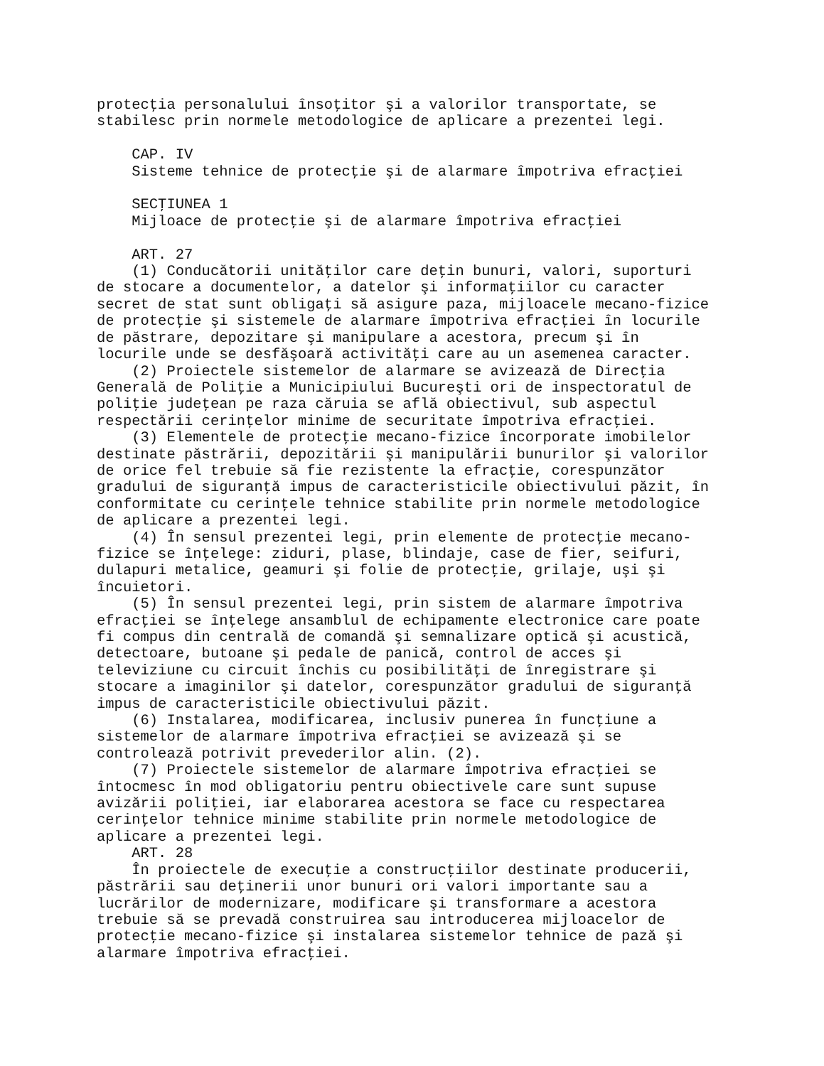protecţia personalului însoţitor şi a valorilor transportate, se
stabilesc prin normele metodologice de aplicare a prezentei legi.

    CAP. IV
    Sisteme tehnice de protecţie şi de alarmare împotriva efracţiei

    SECŢIUNEA 1
    Mijloace de protecţie şi de alarmare împotriva efracţiei

    ART. 27
    (1) Conducătorii unităţilor care deţin bunuri, valori, suporturi
de stocare a documentelor, a datelor şi informaţiilor cu caracter
secret de stat sunt obligaţi să asigure paza, mijloacele mecano-fizice
de protecţie şi sistemele de alarmare împotriva efracţiei în locurile
de păstrare, depozitare şi manipulare a acestora, precum şi în
locurile unde se desfăşoară activităţi care au un asemenea caracter.
    (2) Proiectele sistemelor de alarmare se avizează de Direcţia
Generală de Poliţie a Municipiului Bucureşti ori de inspectoratul de
poliţie judeţean pe raza căruia se află obiectivul, sub aspectul
respectării cerinţelor minime de securitate împotriva efracţiei.
    (3) Elementele de protecţie mecano-fizice încorporate imobilelor
destinate păstrării, depozitării şi manipulării bunurilor şi valorilor
de orice fel trebuie să fie rezistente la efracţie, corespunzător
gradului de siguranţă impus de caracteristicile obiectivului păzit, în
conformitate cu cerinţele tehnice stabilite prin normele metodologice
de aplicare a prezentei legi.
    (4) În sensul prezentei legi, prin elemente de protecţie mecano-
fizice se înţelege: ziduri, plase, blindaje, case de fier, seifuri,
dulapuri metalice, geamuri şi folie de protecţie, grilaje, uşi şi
încuietori.
    (5) În sensul prezentei legi, prin sistem de alarmare împotriva
efracţiei se înţelege ansamblul de echipamente electronice care poate
fi compus din centrală de comandă şi semnalizare optică şi acustică,
detectoare, butoane şi pedale de panică, control de acces şi
televiziune cu circuit închis cu posibilităţi de înregistrare şi
stocare a imaginilor şi datelor, corespunzător gradului de siguranţă
impus de caracteristicile obiectivului păzit.
    (6) Instalarea, modificarea, inclusiv punerea în funcţiune a
sistemelor de alarmare împotriva efracţiei se avizează şi se
controlează potrivit prevederilor alin. (2).
    (7) Proiectele sistemelor de alarmare împotriva efracţiei se
întocmesc în mod obligatoriu pentru obiectivele care sunt supuse
avizării poliţiei, iar elaborarea acestora se face cu respectarea
cerinţelor tehnice minime stabilite prin normele metodologice de
aplicare a prezentei legi.
    ART. 28
    În proiectele de execuţie a construcţiilor destinate producerii,
păstrării sau deţinerii unor bunuri ori valori importante sau a
lucrărilor de modernizare, modificare şi transformare a acestora
trebuie să se prevadă construirea sau introducerea mijloacelor de
protecţie mecano-fizice şi instalarea sistemelor tehnice de pază şi
alarmare împotriva efracţiei.